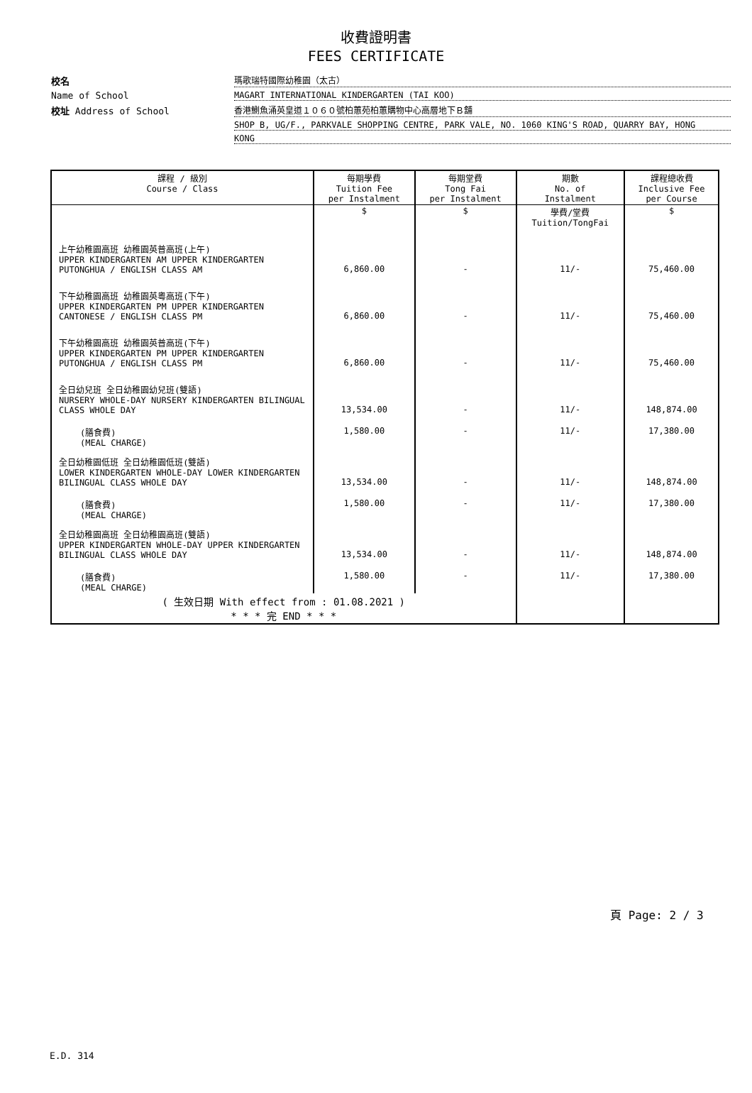收費證明書
FEES CERTIFICATE
校名
瑪歌瑞特國際幼稚園（太古）
Name of School
MAGART INTERNATIONAL KINDERGARTEN (TAI KOO)
校址 Address of School
香港鰂魚涌英皇道１０６０號柏蕙苑柏蕙購物中心高層地下Ｂ舖
SHOP B, UG/F., PARKVALE SHOPPING CENTRE, PARK VALE, NO. 1060 KING'S ROAD, QUARRY BAY, HONG
KONG
| 課程 / 級別 Course / Class | 每期學費 Tuition Fee per Instalment | 每期堂費 Tong Fai per Instalment | 期數 No. of Instalment | 課程總收費 Inclusive Fee per Course |
| --- | --- | --- | --- | --- |
| | $ | $ | 學費/堂費 Tuition/TongFai | $ |
| 上午幼稚園高班 幼稚園英普高班(上午) UPPER KINDERGARTEN AM UPPER KINDERGARTEN PUTONGHUA / ENGLISH CLASS AM | 6,860.00 | - | 11/- | 75,460.00 |
| 下午幼稚園高班 幼稚園英粵高班(下午) UPPER KINDERGARTEN PM UPPER KINDERGARTEN CANTONESE / ENGLISH CLASS PM | 6,860.00 | - | 11/- | 75,460.00 |
| 下午幼稚園高班 幼稚園英普高班(下午) UPPER KINDERGARTEN PM UPPER KINDERGARTEN PUTONGHUA / ENGLISH CLASS PM | 6,860.00 | - | 11/- | 75,460.00 |
| 全日幼兒班 全日幼稚園幼兒班(雙語) NURSERY WHOLE-DAY NURSERY KINDERGARTEN BILINGUAL CLASS WHOLE DAY | 13,534.00 | - | 11/- | 148,874.00 |
| (膳食費) (MEAL CHARGE) | 1,580.00 | - | 11/- | 17,380.00 |
| 全日幼稚園低班 全日幼稚園低班(雙語) LOWER KINDERGARTEN WHOLE-DAY LOWER KINDERGARTEN BILINGUAL CLASS WHOLE DAY | 13,534.00 | - | 11/- | 148,874.00 |
| (膳食費) (MEAL CHARGE) | 1,580.00 | - | 11/- | 17,380.00 |
| 全日幼稚園高班 全日幼稚園高班(雙語) UPPER KINDERGARTEN WHOLE-DAY UPPER KINDERGARTEN BILINGUAL CLASS WHOLE DAY | 13,534.00 | - | 11/- | 148,874.00 |
| (膳食費) (MEAL CHARGE) | 1,580.00 | - | 11/- | 17,380.00 |
| ( 生效日期 With effect from : 01.08.2021 ) * * * 完 END * * * | | | | |
頁 Page: 2 / 3
E.D. 314